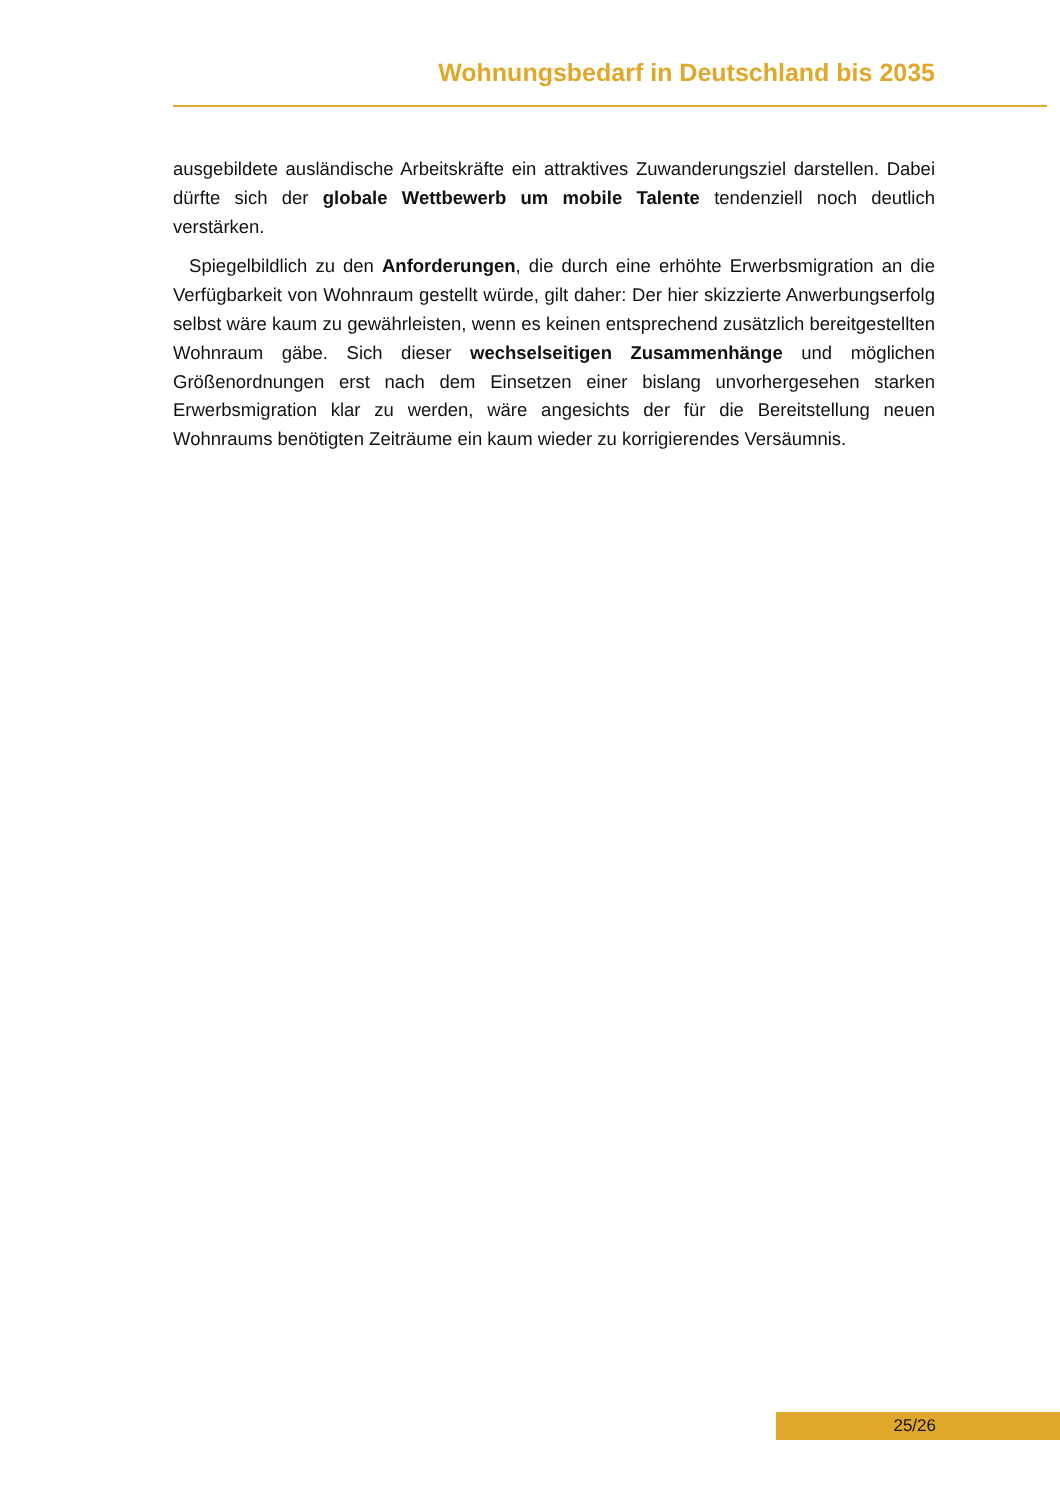Wohnungsbedarf in Deutschland bis 2035
ausgebildete ausländische Arbeitskräfte ein attraktives Zuwanderungsziel darstellen. Dabei dürfte sich der globale Wettbewerb um mobile Talente tendenziell noch deutlich verstärken.
Spiegelbildlich zu den Anforderungen, die durch eine erhöhte Erwerbsmigration an die Verfügbarkeit von Wohnraum gestellt würde, gilt daher: Der hier skizzierte Anwerbungs­erfolg selbst wäre kaum zu gewährleisten, wenn es keinen entsprechend zusätzlich be­reitgestellten Wohnraum gäbe. Sich dieser wechselseitigen Zusammenhänge und mög­lichen Größenordnungen erst nach dem Einsetzen einer bislang unvorhergesehen star­ken Erwerbsmigration klar zu werden, wäre angesichts der für die Bereitstellung neuen Wohnraums benötigten Zeiträume ein kaum wieder zu korrigierendes Versäumnis.
25/26